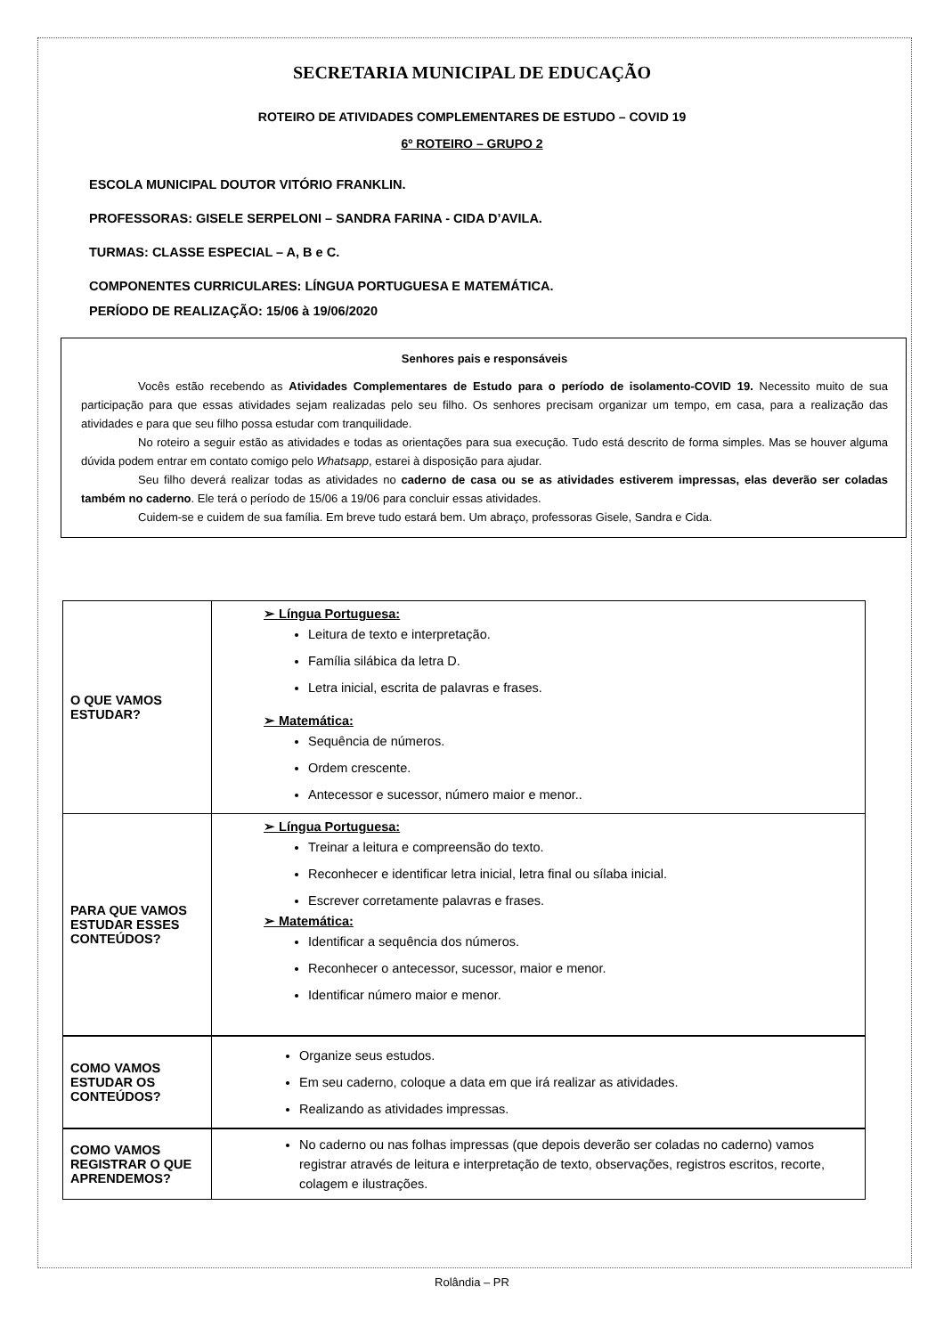SECRETARIA MUNICIPAL DE EDUCAÇÃO
ROTEIRO DE ATIVIDADES COMPLEMENTARES DE ESTUDO – COVID 19
6º ROTEIRO – GRUPO 2
ESCOLA MUNICIPAL DOUTOR VITÓRIO FRANKLIN.
PROFESSORAS: GISELE SERPELONI – SANDRA FARINA - CIDA D’AVILA.
TURMAS: CLASSE ESPECIAL – A, B e C.
COMPONENTES CURRICULARES: LÍNGUA PORTUGUESA E MATEMÁTICA.
PERÍODO DE REALIZAÇÃO: 15/06 à 19/06/2020
Senhores pais e responsáveis
Vocês estão recebendo as Atividades Complementares de Estudo para o período de isolamento-COVID 19. Necessito muito de sua participação para que essas atividades sejam realizadas pelo seu filho. Os senhores precisam organizar um tempo, em casa, para a realização das atividades e para que seu filho possa estudar com tranquilidade.
No roteiro a seguir estão as atividades e todas as orientações para sua execução. Tudo está descrito de forma simples. Mas se houver alguma dúvida podem entrar em contato comigo pelo Whatsapp, estarei à disposição para ajudar.
Seu filho deverá realizar todas as atividades no caderno de casa ou se as atividades estiverem impressas, elas deverão ser coladas também no caderno. Ele terá o período de 15/06 a 19/06 para concluir essas atividades.
Cuidem-se e cuidem de sua família. Em breve tudo estará bem. Um abraço, professoras Gisele, Sandra e Cida.
| O QUE VAMOS ESTUDAR? | ➢ Língua Portuguesa: Leitura de texto e interpretação. Família silábica da letra D. Letra inicial, escrita de palavras e frases. ➢ Matemática: Sequência de números. Ordem crescente. Antecessor e sucessor, número maior e menor.. |
| PARA QUE VAMOS ESTUDAR ESSES CONTEÚDOS? | ➢ Língua Portuguesa: Treinar a leitura e compreensão do texto. Reconhecer e identificar letra inicial, letra final ou sílaba inicial. Escrever corretamente palavras e frases. ➢ Matemática: Identificar a sequência dos números. Reconhecer o antecessor, sucessor, maior e menor. Identificar número maior e menor. |
| COMO VAMOS ESTUDAR OS CONTEÚDOS? | Organize seus estudos. Em seu caderno, coloque a data em que irá realizar as atividades. Realizando as atividades impressas. |
| COMO VAMOS REGISTRAR O QUE APRENDEMOS? | No caderno ou nas folhas impressas (que depois deverão ser coladas no caderno) vamos registrar através de leitura e interpretação de texto, observações, registros escritos, recorte, colagem e ilustrações. |
Rolândia – PR